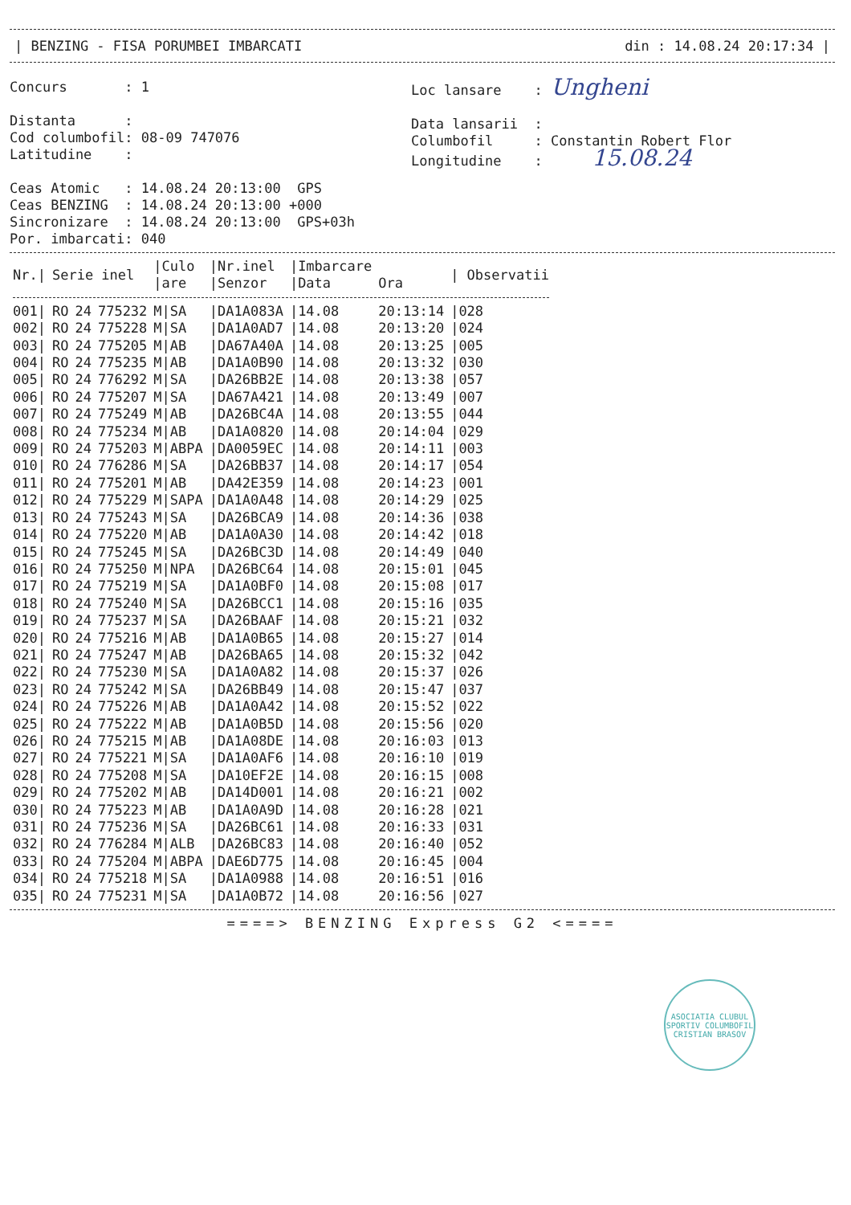| BENZING - FISA PORUMBEI IMBARCATI din : 14.08.24 20:17:34 |
Concurs : 1 Distanta : Cod columbofil: 08-09 747076 Latitudine : Ceas Atomic : 14.08.24 20:13:00 GPS Ceas BENZING : 14.08.24 20:13:00 +000 Sincronizare : 14.08.24 20:13:00 GPS+03h Por. imbarcati: 040
Loc lansare : Ungheni Data lansarii : Columbofil : Constantin Robert Flor Longitudine : 15.08.24
| Nr./ | Serie inel | | | /Culo /are | /Nr.inel /Senzor | /Imbarcare /Data | Ora | / Observatii |
| --- | --- | --- | --- | --- | --- | --- | --- | --- |
| 001/ | RO | 24 | 775232 | M/SA | /DA1A083A | /14.08 | 20:13:14 | /028 |
| 002/ | RO | 24 | 775228 | M/SA | /DA1A0AD7 | /14.08 | 20:13:20 | /024 |
| 003/ | RO | 24 | 775205 | M/AB | /DA67A40A | /14.08 | 20:13:25 | /005 |
| 004/ | RO | 24 | 775235 | M/AB | /DA1A0B90 | /14.08 | 20:13:32 | /030 |
| 005/ | RO | 24 | 776292 | M/SA | /DA26BB2E | /14.08 | 20:13:38 | /057 |
| 006/ | RO | 24 | 775207 | M/SA | /DA67A421 | /14.08 | 20:13:49 | /007 |
| 007/ | RO | 24 | 775249 | M/AB | /DA26BC4A | /14.08 | 20:13:55 | /044 |
| 008/ | RO | 24 | 775234 | M/AB | /DA1A0820 | /14.08 | 20:14:04 | /029 |
| 009/ | RO | 24 | 775203 | M/ABPA | /DA0059EC | /14.08 | 20:14:11 | /003 |
| 010/ | RO | 24 | 776286 | M/SA | /DA26BB37 | /14.08 | 20:14:17 | /054 |
| 011/ | RO | 24 | 775201 | M/AB | /DA42E359 | /14.08 | 20:14:23 | /001 |
| 012/ | RO | 24 | 775229 | M/SAPA | /DA1A0A48 | /14.08 | 20:14:29 | /025 |
| 013/ | RO | 24 | 775243 | M/SA | /DA26BCA9 | /14.08 | 20:14:36 | /038 |
| 014/ | RO | 24 | 775220 | M/AB | /DA1A0A30 | /14.08 | 20:14:42 | /018 |
| 015/ | RO | 24 | 775245 | M/SA | /DA26BC3D | /14.08 | 20:14:49 | /040 |
| 016/ | RO | 24 | 775250 | M/NPA | /DA26BC64 | /14.08 | 20:15:01 | /045 |
| 017/ | RO | 24 | 775219 | M/SA | /DA1A0BF0 | /14.08 | 20:15:08 | /017 |
| 018/ | RO | 24 | 775240 | M/SA | /DA26BCC1 | /14.08 | 20:15:16 | /035 |
| 019/ | RO | 24 | 775237 | M/SA | /DA26BAAF | /14.08 | 20:15:21 | /032 |
| 020/ | RO | 24 | 775216 | M/AB | /DA1A0B65 | /14.08 | 20:15:27 | /014 |
| 021/ | RO | 24 | 775247 | M/AB | /DA26BA65 | /14.08 | 20:15:32 | /042 |
| 022/ | RO | 24 | 775230 | M/SA | /DA1A0A82 | /14.08 | 20:15:37 | /026 |
| 023/ | RO | 24 | 775242 | M/SA | /DA26BB49 | /14.08 | 20:15:47 | /037 |
| 024/ | RO | 24 | 775226 | M/AB | /DA1A0A42 | /14.08 | 20:15:52 | /022 |
| 025/ | RO | 24 | 775222 | M/AB | /DA1A0B5D | /14.08 | 20:15:56 | /020 |
| 026/ | RO | 24 | 775215 | M/AB | /DA1A08DE | /14.08 | 20:16:03 | /013 |
| 027/ | RO | 24 | 775221 | M/SA | /DA1A0AF6 | /14.08 | 20:16:10 | /019 |
| 028/ | RO | 24 | 775208 | M/SA | /DA10EF2E | /14.08 | 20:16:15 | /008 |
| 029/ | RO | 24 | 775202 | M/AB | /DA14D001 | /14.08 | 20:16:21 | /002 |
| 030/ | RO | 24 | 775223 | M/AB | /DA1A0A9D | /14.08 | 20:16:28 | /021 |
| 031/ | RO | 24 | 775236 | M/SA | /DA26BC61 | /14.08 | 20:16:33 | /031 |
| 032/ | RO | 24 | 776284 | M/ALB | /DA26BC83 | /14.08 | 20:16:40 | /052 |
| 033/ | RO | 24 | 775204 | M/ABPA | /DAE6D775 | /14.08 | 20:16:45 | /004 |
| 034/ | RO | 24 | 775218 | M/SA | /DA1A0988 | /14.08 | 20:16:51 | /016 |
| 035/ | RO | 24 | 775231 | M/SA | /DA1A0B72 | /14.08 | 20:16:56 | /027 |
====> BENZING Express G2 <====
ASOCIATIA CLUBUL SPORTIV COLUMBOFIL CRISTIAN BRASOV